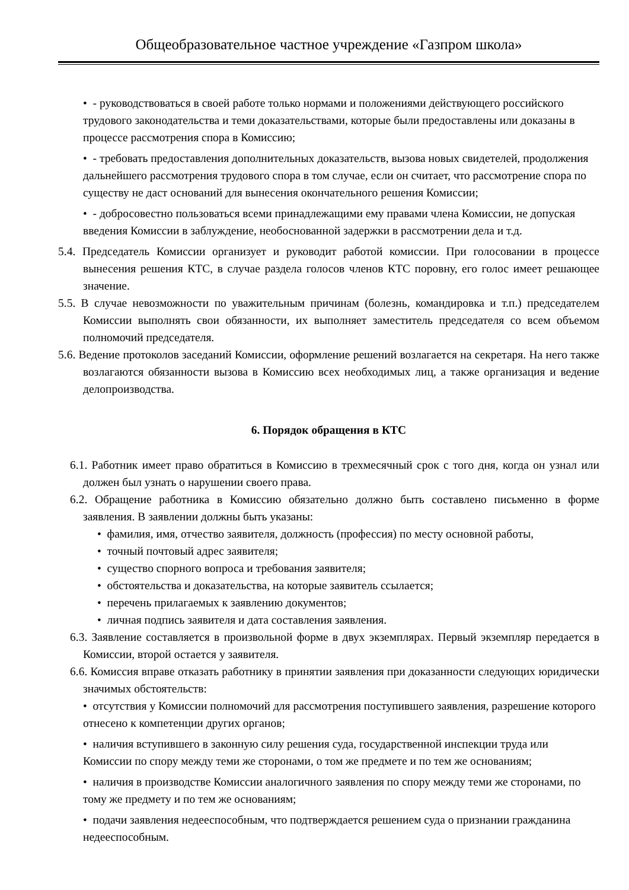Общеобразовательное частное учреждение «Газпром школа»
• - руководствоваться в своей работе только нормами и положениями действующего российского трудового законодательства и теми доказательствами, которые были предоставлены или доказаны в процессе рассмотрения спора в Комиссию;
• - требовать предоставления дополнительных доказательств, вызова новых свидетелей, продолжения дальнейшего рассмотрения трудового спора в том случае, если он считает, что рассмотрение спора по существу не даст оснований для вынесения окончательного решения Комиссии;
• - добросовестно пользоваться всеми принадлежащими ему правами члена Комиссии, не допуская введения Комиссии в заблуждение, необоснованной задержки в рассмотрении дела и т.д.
5.4. Председатель Комиссии организует и руководит работой комиссии. При голосовании в процессе вынесения решения КТС, в случае раздела голосов членов КТС поровну, его голос имеет решающее значение.
5.5. В случае невозможности по уважительным причинам (болезнь, командировка и т.п.) председателем Комиссии выполнять свои обязанности, их выполняет заместитель председателя со всем объемом полномочий председателя.
5.6. Ведение протоколов заседаний Комиссии, оформление решений возлагается на секретаря. На него также возлагаются обязанности вызова в Комиссию всех необходимых лиц, а также организация и ведение делопроизводства.
6. Порядок обращения в КТС
6.1. Работник имеет право обратиться в Комиссию в трехмесячный срок с того дня, когда он узнал или должен был узнать о нарушении своего права.
6.2. Обращение работника в Комиссию обязательно должно быть составлено письменно в форме заявления. В заявлении должны быть указаны:
• фамилия, имя, отчество заявителя, должность (профессия) по месту основной работы,
• точный почтовый адрес заявителя;
• существо спорного вопроса и требования заявителя;
• обстоятельства и доказательства, на которые заявитель ссылается;
• перечень прилагаемых к заявлению документов;
• личная подпись заявителя и дата составления заявления.
6.3. Заявление составляется в произвольной форме в двух экземплярах. Первый экземпляр передается в Комиссии, второй остается у заявителя.
6.6. Комиссия вправе отказать работнику в принятии заявления при доказанности следующих юридически значимых обстоятельств:
• отсутствия у Комиссии полномочий для рассмотрения поступившего заявления, разрешение которого отнесено к компетенции других органов;
• наличия вступившего в законную силу решения суда, государственной инспекции труда или Комиссии по спору между теми же сторонами, о том же предмете и по тем же основаниям;
• наличия в производстве Комиссии аналогичного заявления по спору между теми же сторонами, по тому же предмету и по тем же основаниям;
• подачи заявления недееспособным, что подтверждается решением суда о признании гражданина недееспособным.